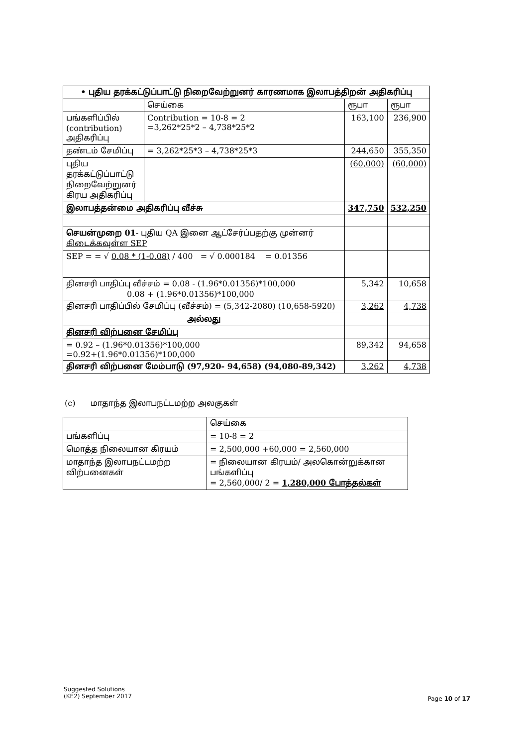| • புதிய தரக்கட்டுப்பாட்டு நிறைவேற்றுனர் காரணமாக இலாபத்திறன் அதிகரிப்பு | | | |
| --- | --- | --- | --- |
| | செய்கை | ரூபா | ரூபா |
| பங்களிப்பில் (contribution) அதிகரிப்பு | Contribution = 10-8 = 2 =3,262*25*2 – 4,738*25*2 | 163,100 | 236,900 |
| தண்டம் சேமிப்பு | = 3,262*25*3 – 4,738*25*3 | 244,650 | 355,350 |
| புதிய தரக்கட்டுப்பாட்டு நிறைவேற்றுனர் கிரய அதிகரிப்பு | | (60,000) | (60,000) |
| இலாபத்தன்மை அதிகரிப்பு வீச்சு | | 347,750 | 532,250 |
| செயன்முறை 01 - புதிய QA இனை ஆட்சேர்ப்பதற்கு முன்னர் கிடைக்கவுள்ள SEP | | | |
| SEP = = √ 0.08 * (1-0.08) / 400 = √ 0.000184 = 0.01356 | | | |
| தினசரி பாதிப்பு வீச்சம் = 0.08 - (1.96*0.01356)*100,000 0.08 + (1.96*0.01356)*100,000 | | 5,342 | 10,658 |
| தினசரி பாதிப்பில் சேமிப்பு (வீச்சம்) = (5,342-2080) (10,658-5920) | | 3,262 | 4,738 |
| அல்லது | | | |
| தினசரி விற்பனை சேமிப்பு | | | |
| = 0.92 – (1.96*0.01356)*100,000 =0.92+(1.96*0.01356)*100,000 | | 89,342 | 94,658 |
| தினசரி விற்பனை மேம்பாடு (97,920- 94,658) (94,080-89,342) | | 3,262 | 4,738 |
(c) மாதாந்த இலாபநட்டமற்ற அலகுகள்
| | செய்கை |
| பங்களிப்பு | = 10-8 = 2 |
| மொத்த நிலையான கிரயம் | = 2,500,000 +60,000 = 2,560,000 |
| மாதாந்த இலாபநட்டமற்ற விற்பனைகள் | = நிலையான கிரயம்/ அலகொன்றுக்கான பங்களிப்பு = 2,560,000/ 2 = 1,280,000 போத்தல்கள் |
Suggested Solutions
(KE2) September 2017
Page 10 of 17